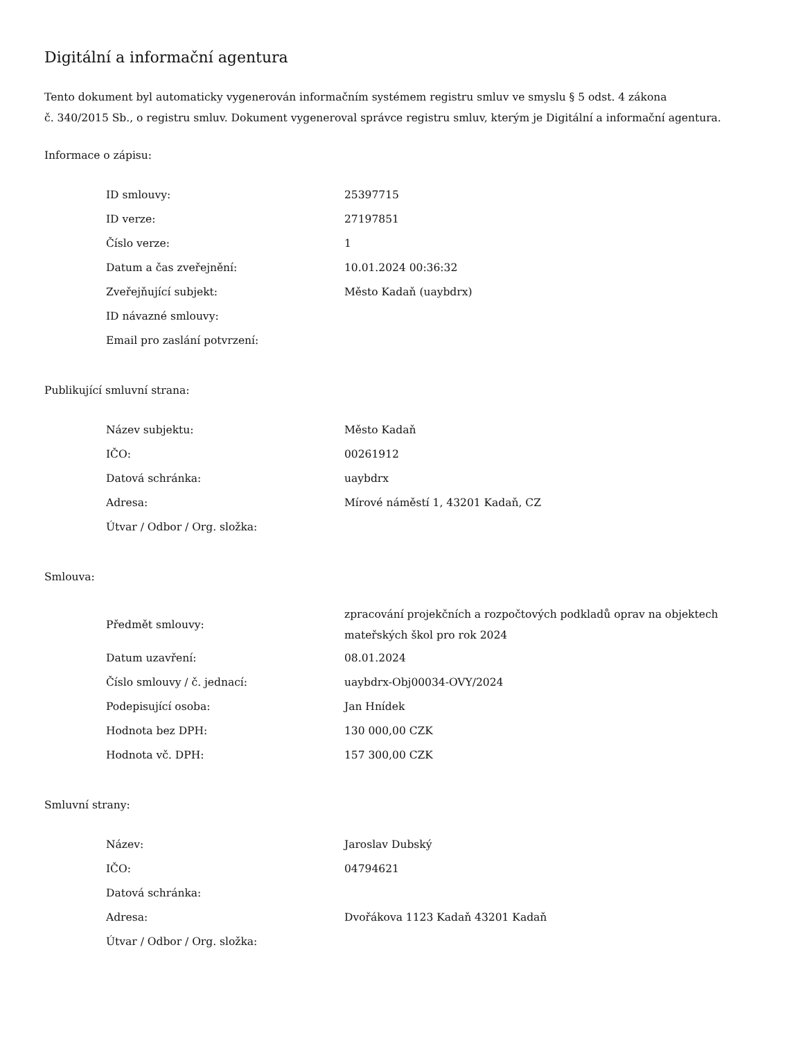Digitální a informační agentura
Tento dokument byl automaticky vygenerován informačním systémem registru smluv ve smyslu § 5 odst. 4 zákona
č. 340/2015 Sb., o registru smluv. Dokument vygeneroval správce registru smluv, kterým je Digitální a informační agentura.
Informace o zápisu:
| ID smlouvy: | 25397715 |
| ID verze: | 27197851 |
| Číslo verze: | 1 |
| Datum a čas zveřejnění: | 10.01.2024 00:36:32 |
| Zveřejňující subjekt: | Město Kadaň (uaybdrx) |
| ID návazné smlouvy: | |
| Email pro zaslání potvrzení: | |
Publikující smluvní strana:
| Název subjektu: | Město Kadaň |
| IČO: | 00261912 |
| Datová schránka: | uaybdrx |
| Adresa: | Mírové náměstí 1, 43201 Kadaň, CZ |
| Útvar / Odbor / Org. složka: | |
Smlouva:
| Předmět smlouvy: | zpracování projekčních a rozpočtových podkladů oprav na objektech mateřských škol pro rok 2024 |
| Datum uzavření: | 08.01.2024 |
| Číslo smlouvy / č. jednací: | uaybdrx-Obj00034-OVY/2024 |
| Podepisující osoba: | Jan Hnídek |
| Hodnota bez DPH: | 130 000,00 CZK |
| Hodnota vč. DPH: | 157 300,00 CZK |
Smluvní strany:
| Název: | Jaroslav Dubský |
| IČO: | 04794621 |
| Datová schránka: | |
| Adresa: | Dvořákova 1123 Kadaň 43201 Kadaň |
| Útvar / Odbor / Org. složka: | |